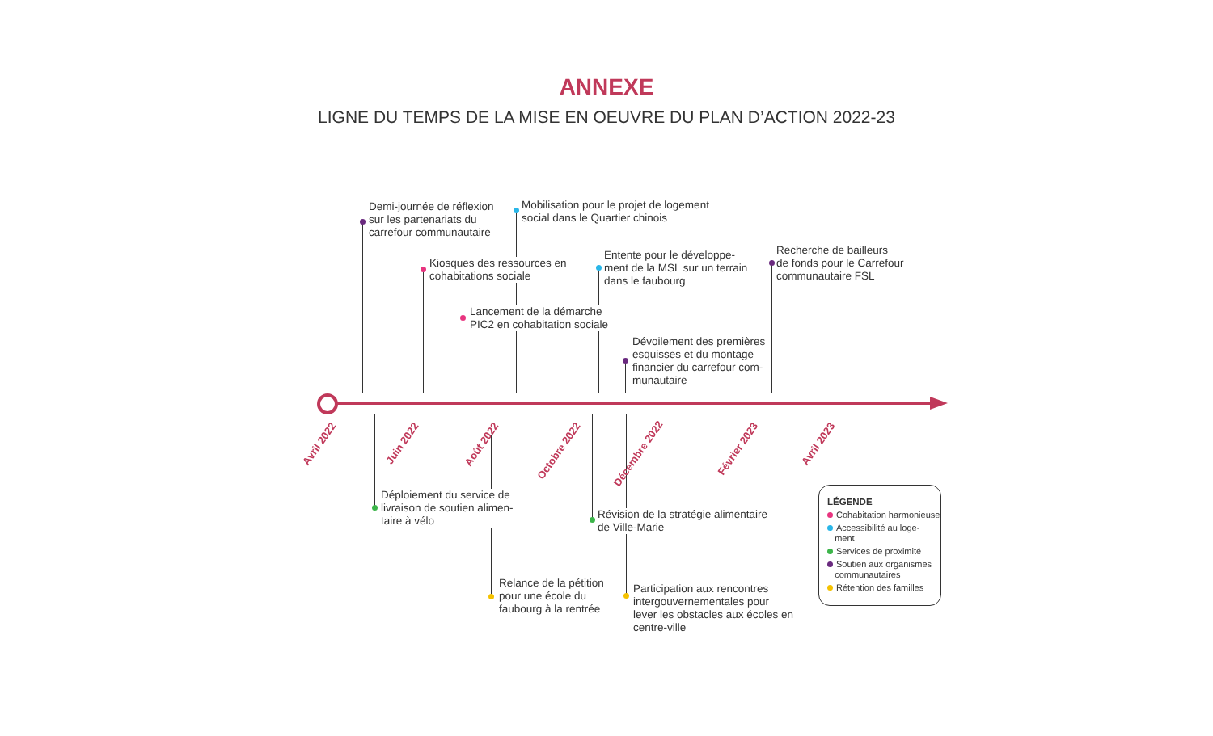ANNEXE
LIGNE DU TEMPS DE LA MISE EN OEUVRE DU PLAN D’ACTION 2022-23
Demi-journée de réflexion
sur les partenariats du
carrefour communautaire
Mobilisation pour le projet de logement
social dans le Quartier chinois
Kiosques des ressources en
cohabitations sociale
Entente pour le développe-
ment de la MSL sur un terrain
dans le faubourg
Recherche de bailleurs
de fonds pour le Carrefour
communautaire FSL
Lancement de la démarche
PIC2 en cohabitation sociale
Dévoilement des premières
esquisses et du montage
financier du carrefour com-
munautaire
Avril 2022 Juin 2022 Août 2022 Octobre 2022 Décembre 2022 Février 2023 Avril 2023
Déploiement du service de
livraison de soutien alimen-
taire à vélo
Révision de la stratégie alimentaire
de Ville-Marie
Relance de la pétition
pour une école du
faubourg à la rentrée
Participation aux rencontres
intergouvernementales pour
lever les obstacles aux écoles en
centre-ville
LÉGENDE
Cohabitation harmonieuse
Accessibilité au loge-
ment
Services de proximité
Soutien aux organismes
communautaires
Rétention des familles